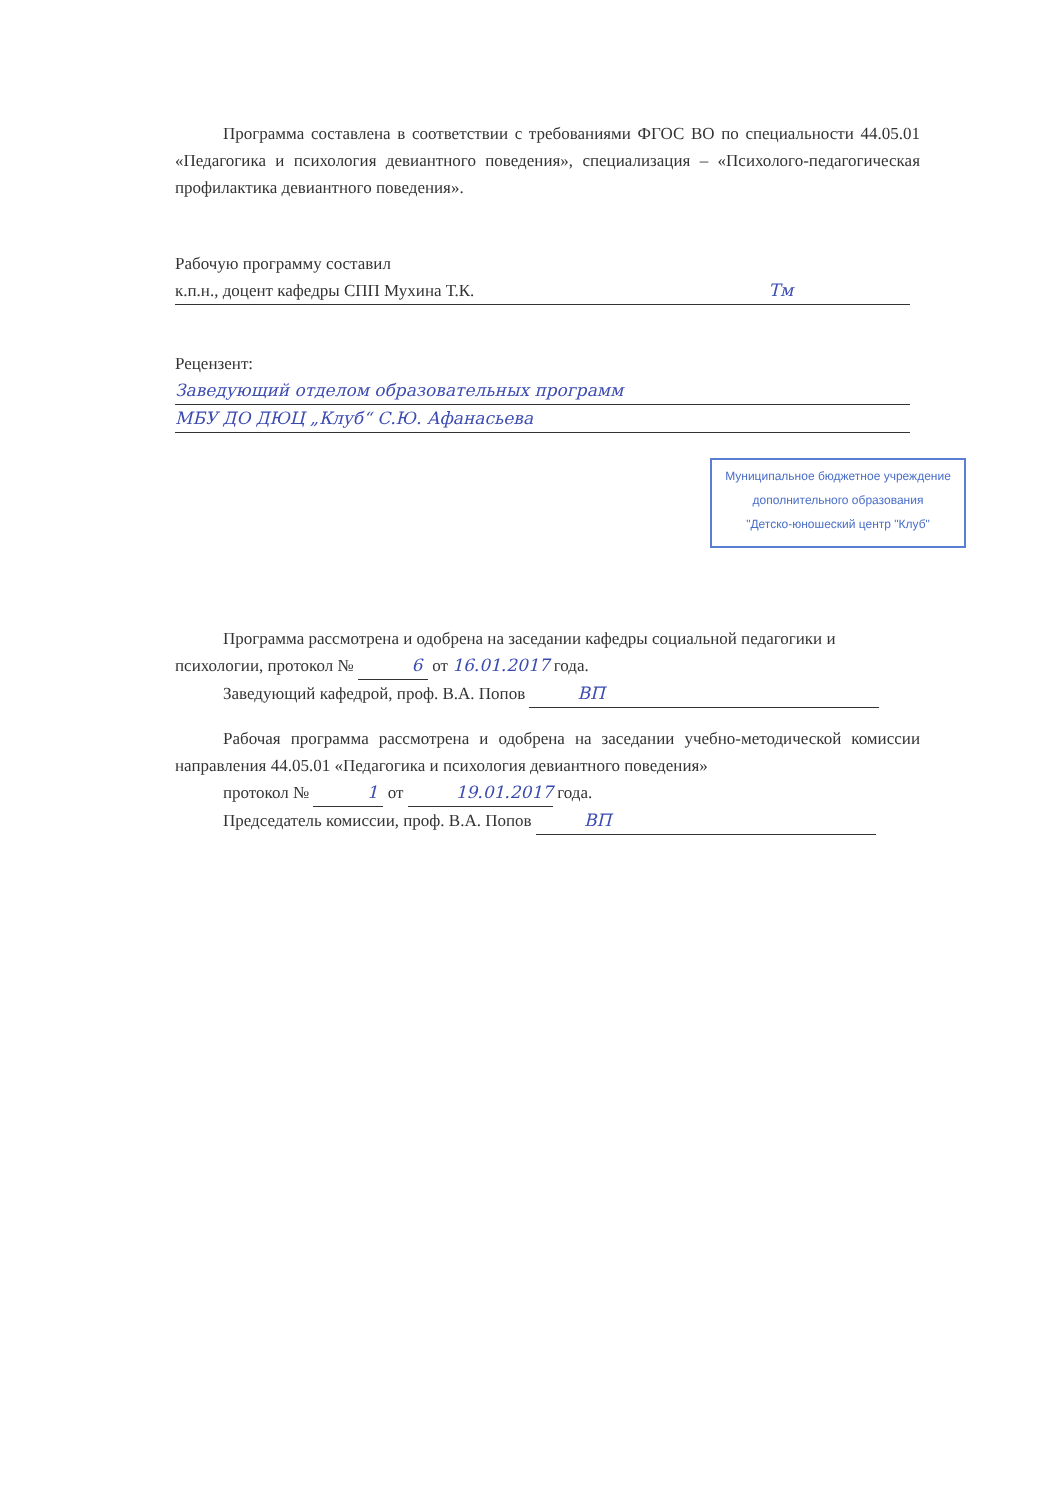Программа составлена в соответствии с требованиями ФГОС ВО по специальности 44.05.01 «Педагогика и психология девиантного поведения», специализация – «Психолого-педагогическая профилактика девиантного поведения».
Рабочую программу составил
к.п.н., доцент кафедры СПП Мухина Т.К. Тм
Рецензент:
Заведующий отделом образовательных программ МБУ ДО ДЮЦ „Клуб“ С.Ю. Афанасьева
Муниципальное бюджетное учреждение
дополнительного образования
"Детско-юношеский центр "Клуб"
Программа рассмотрена и одобрена на заседании кафедры социальной педагогики и психологии, протокол № 6 от 16.01.2017 года.
Заведующий кафедрой, проф. В.А. Попов ВП
Рабочая программа рассмотрена и одобрена на заседании учебно-методической комиссии направления 44.05.01 «Педагогика и психология девиантного поведения»
протокол № 1 от 19.01.2017 года.
Председатель комиссии, проф. В.А. Попов ВП